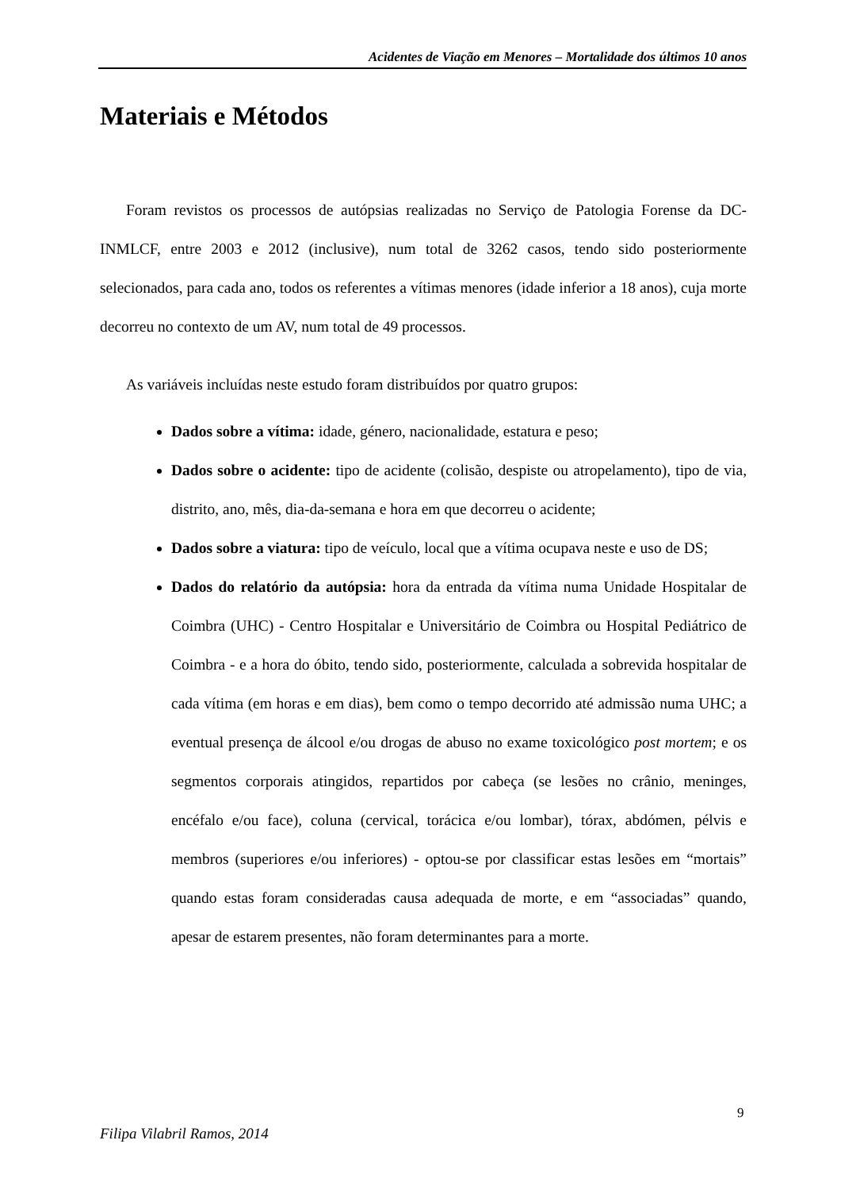Acidentes de Viação em Menores – Mortalidade dos últimos 10 anos
Materiais e Métodos
Foram revistos os processos de autópsias realizadas no Serviço de Patologia Forense da DC-INMLCF, entre 2003 e 2012 (inclusive), num total de 3262 casos, tendo sido posteriormente selecionados, para cada ano, todos os referentes a vítimas menores (idade inferior a 18 anos), cuja morte decorreu no contexto de um AV, num total de 49 processos.
As variáveis incluídas neste estudo foram distribuídos por quatro grupos:
Dados sobre a vítima: idade, género, nacionalidade, estatura e peso;
Dados sobre o acidente: tipo de acidente (colisão, despiste ou atropelamento), tipo de via, distrito, ano, mês, dia-da-semana e hora em que decorreu o acidente;
Dados sobre a viatura: tipo de veículo, local que a vítima ocupava neste e uso de DS;
Dados do relatório da autópsia: hora da entrada da vítima numa Unidade Hospitalar de Coimbra (UHC) - Centro Hospitalar e Universitário de Coimbra ou Hospital Pediátrico de Coimbra - e a hora do óbito, tendo sido, posteriormente, calculada a sobrevida hospitalar de cada vítima (em horas e em dias), bem como o tempo decorrido até admissão numa UHC; a eventual presença de álcool e/ou drogas de abuso no exame toxicológico post mortem; e os segmentos corporais atingidos, repartidos por cabeça (se lesões no crânio, meninges, encéfalo e/ou face), coluna (cervical, torácica e/ou lombar), tórax, abdómen, pélvis e membros (superiores e/ou inferiores) - optou-se por classificar estas lesões em “mortais” quando estas foram consideradas causa adequada de morte, e em “associadas” quando, apesar de estarem presentes, não foram determinantes para a morte.
9
Filipa Vilabril Ramos, 2014